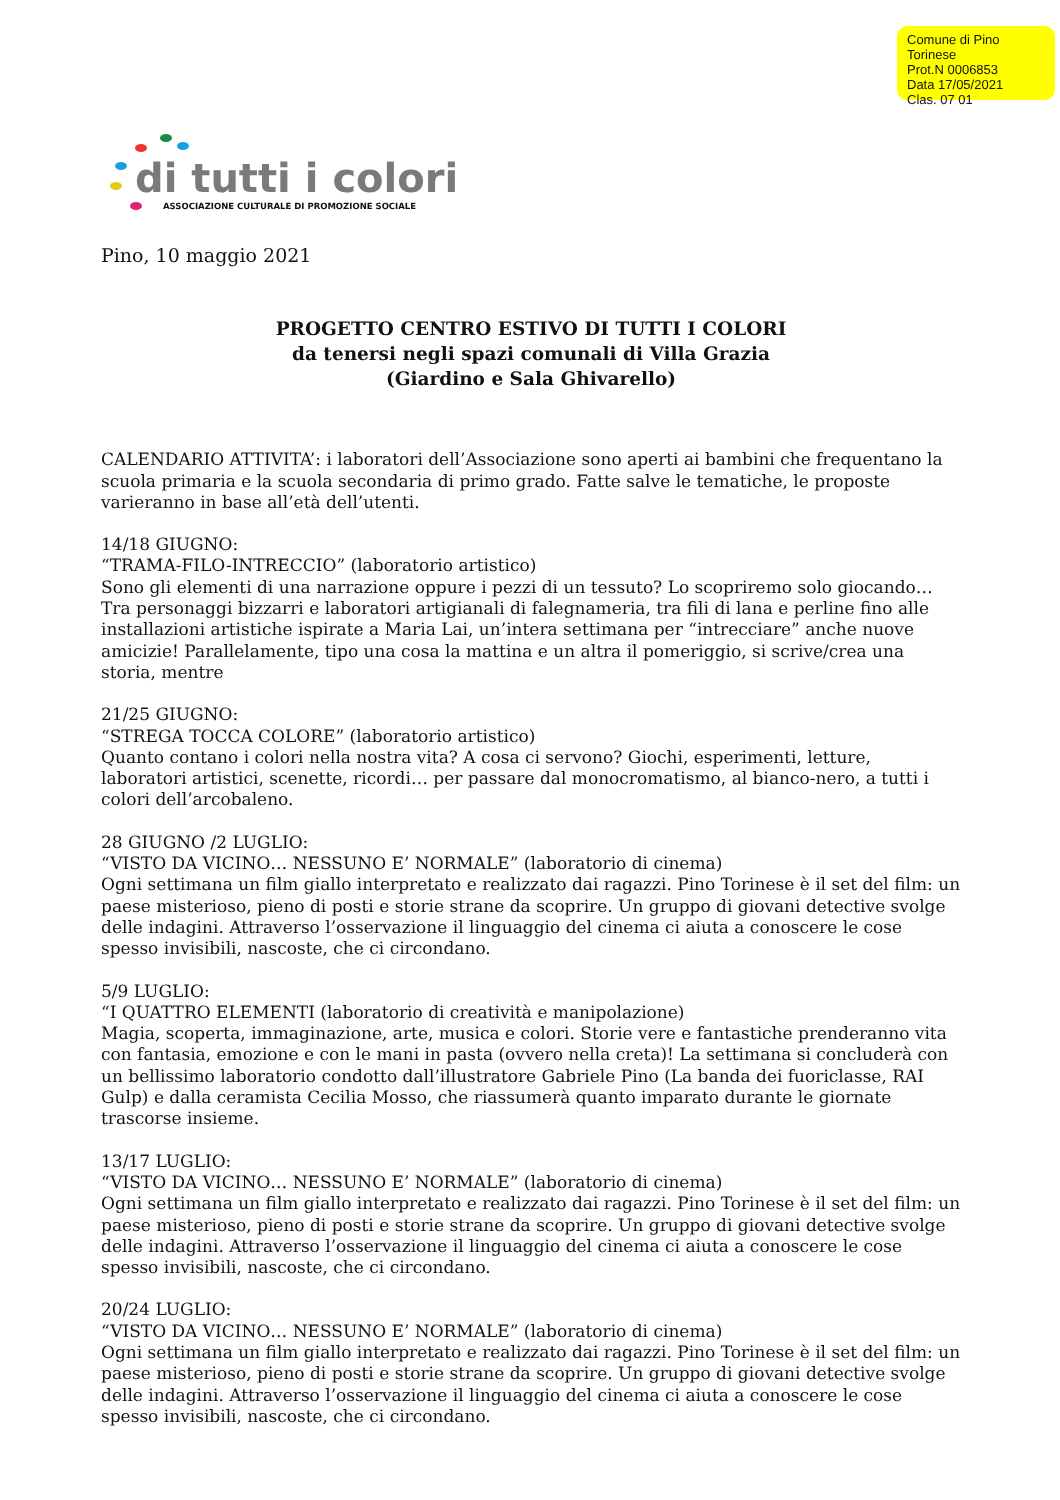Comune di Pino Torinese
Prot.N 0006853
Data 17/05/2021
Clas. 07 01
di tutti i colori
ASSOCIAZIONE CULTURALE DI PROMOZIONE SOCIALE
Pino, 10 maggio 2021
PROGETTO CENTRO ESTIVO DI TUTTI I COLORI
da tenersi negli spazi comunali di Villa Grazia
(Giardino e Sala Ghivarello)
CALENDARIO ATTIVITA’: i laboratori dell’Associazione sono aperti ai bambini che frequentano la scuola primaria e la scuola secondaria di primo grado. Fatte salve le tematiche, le proposte varieranno in base all’età dell’utenti.
14/18 GIUGNO:
“TRAMA-FILO-INTRECCIO” (laboratorio artistico)
Sono gli elementi di una narrazione oppure i pezzi di un tessuto? Lo scopriremo solo giocando… Tra personaggi bizzarri e laboratori artigianali di falegnameria, tra fili di lana e perline fino alle installazioni artistiche ispirate a Maria Lai, un’intera settimana per “intrecciare” anche nuove amicizie! Parallelamente, tipo una cosa la mattina e un altra il pomeriggio, si scrive/crea una storia, mentre
21/25 GIUGNO:
“STREGA TOCCA COLORE” (laboratorio artistico)
Quanto contano i colori nella nostra vita? A cosa ci servono? Giochi, esperimenti, letture, laboratori artistici, scenette, ricordi… per passare dal monocromatismo, al bianco-nero, a tutti i colori dell’arcobaleno.
28 GIUGNO /2 LUGLIO:
“VISTO DA VICINO… NESSUNO E’ NORMALE” (laboratorio di cinema)
Ogni settimana un film giallo interpretato e realizzato dai ragazzi. Pino Torinese è il set del film: un paese misterioso, pieno di posti e storie strane da scoprire. Un gruppo di giovani detective svolge delle indagini. Attraverso l’osservazione il linguaggio del cinema ci aiuta a conoscere le cose spesso invisibili, nascoste, che ci circondano.
5/9 LUGLIO:
“I QUATTRO ELEMENTI (laboratorio di creatività e manipolazione)
Magia, scoperta, immaginazione, arte, musica e colori. Storie vere e fantastiche prenderanno vita con fantasia, emozione e con le mani in pasta (ovvero nella creta)! La settimana si concluderà con un bellissimo laboratorio condotto dall’illustratore Gabriele Pino (La banda dei fuoriclasse, RAI Gulp) e dalla ceramista Cecilia Mosso, che riassumerà quanto imparato durante le giornate trascorse insieme.
13/17 LUGLIO:
“VISTO DA VICINO… NESSUNO E’ NORMALE” (laboratorio di cinema)
Ogni settimana un film giallo interpretato e realizzato dai ragazzi. Pino Torinese è il set del film: un paese misterioso, pieno di posti e storie strane da scoprire. Un gruppo di giovani detective svolge delle indagini. Attraverso l’osservazione il linguaggio del cinema ci aiuta a conoscere le cose spesso invisibili, nascoste, che ci circondano.
20/24 LUGLIO:
“VISTO DA VICINO… NESSUNO E’ NORMALE” (laboratorio di cinema)
Ogni settimana un film giallo interpretato e realizzato dai ragazzi. Pino Torinese è il set del film: un paese misterioso, pieno di posti e storie strane da scoprire. Un gruppo di giovani detective svolge delle indagini. Attraverso l’osservazione il linguaggio del cinema ci aiuta a conoscere le cose spesso invisibili, nascoste, che ci circondano.